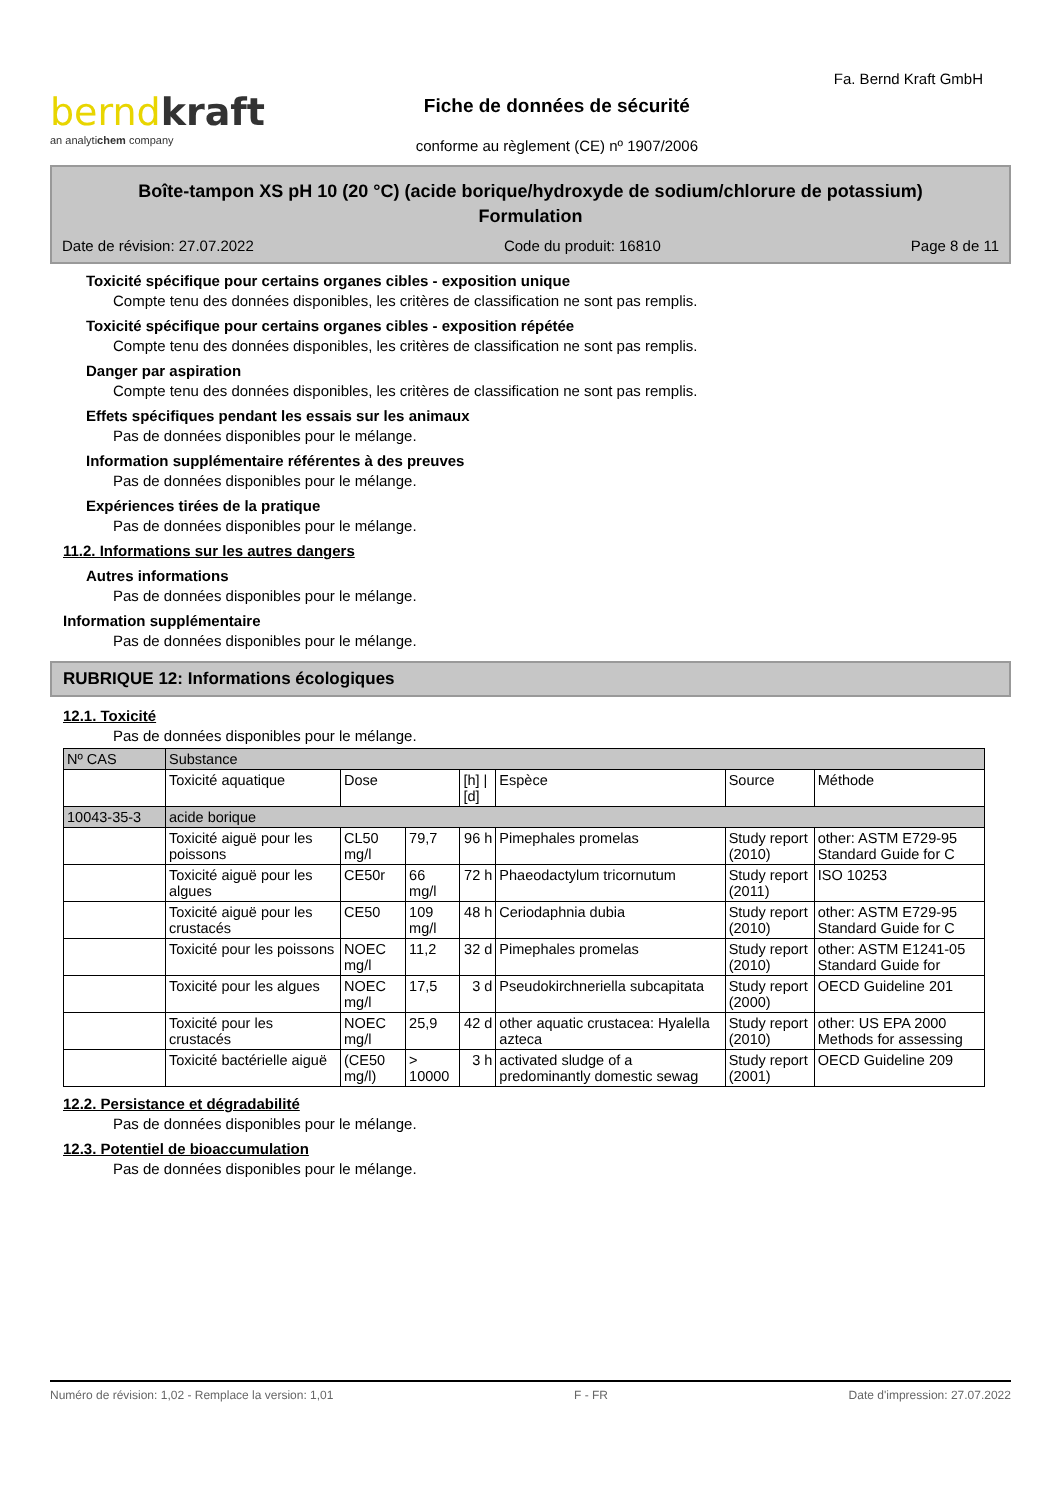berndkraft
an analytichem company
Fiche de données de sécurité
conforme au règlement (CE) nº 1907/2006
Fa. Bernd Kraft GmbH
Boîte-tampon XS pH 10 (20 °C) (acide borique/hydroxyde de sodium/chlorure de potassium)
Formulation
Date de révision: 27.07.2022 Code du produit: 16810 Page 8 de 11
Toxicité spécifique pour certains organes cibles - exposition unique
Compte tenu des données disponibles, les critères de classification ne sont pas remplis.
Toxicité spécifique pour certains organes cibles - exposition répétée
Compte tenu des données disponibles, les critères de classification ne sont pas remplis.
Danger par aspiration
Compte tenu des données disponibles, les critères de classification ne sont pas remplis.
Effets spécifiques pendant les essais sur les animaux
Pas de données disponibles pour le mélange.
Information supplémentaire référentes à des preuves
Pas de données disponibles pour le mélange.
Expériences tirées de la pratique
Pas de données disponibles pour le mélange.
11.2. Informations sur les autres dangers
Autres informations
Pas de données disponibles pour le mélange.
Information supplémentaire
Pas de données disponibles pour le mélange.
RUBRIQUE 12: Informations écologiques
12.1. Toxicité
Pas de données disponibles pour le mélange.
| Nº CAS | Substance | | | | | | |
| | Toxicité aquatique | Dose | | [h] / [d] | Espèce | Source | Méthode |
| 10043-35-3 | acide borique | | | | | | |
| | Toxicité aiguë pour les poissons | CL50 mg/l | 79,7 | 96 h | Pimephales promelas | Study report (2010) | other: ASTM E729-95 Standard Guide for C |
| | Toxicité aiguë pour les algues | CE50r | 66 mg/l | 72 h | Phaeodactylum tricornutum | Study report (2011) | ISO 10253 |
| | Toxicité aiguë pour les crustacés | CE50 | 109 mg/l | 48 h | Ceriodaphnia dubia | Study report (2010) | other: ASTM E729-95 Standard Guide for C |
| | Toxicité pour les poissons | NOEC mg/l | 11,2 | 32 d | Pimephales promelas | Study report (2010) | other: ASTM E1241-05 Standard Guide for |
| | Toxicité pour les algues | NOEC mg/l | 17,5 | 3 d | Pseudokirchneriella subcapitata | Study report (2000) | OECD Guideline 201 |
| | Toxicité pour les crustacés | NOEC mg/l | 25,9 | 42 d | other aquatic crustacea: Hyalella azteca | Study report (2010) | other: US EPA 2000 Methods for assessing |
| | Toxicité bactérielle aiguë | (CE50 mg/l) | > 10000 | 3 h | activated sludge of a predominantly domestic sewag | Study report (2001) | OECD Guideline 209 |
12.2. Persistance et dégradabilité
Pas de données disponibles pour le mélange.
12.3. Potentiel de bioaccumulation
Pas de données disponibles pour le mélange.
Numéro de révision: 1,02 - Remplace la version: 1,01 F - FR Date d'impression: 27.07.2022